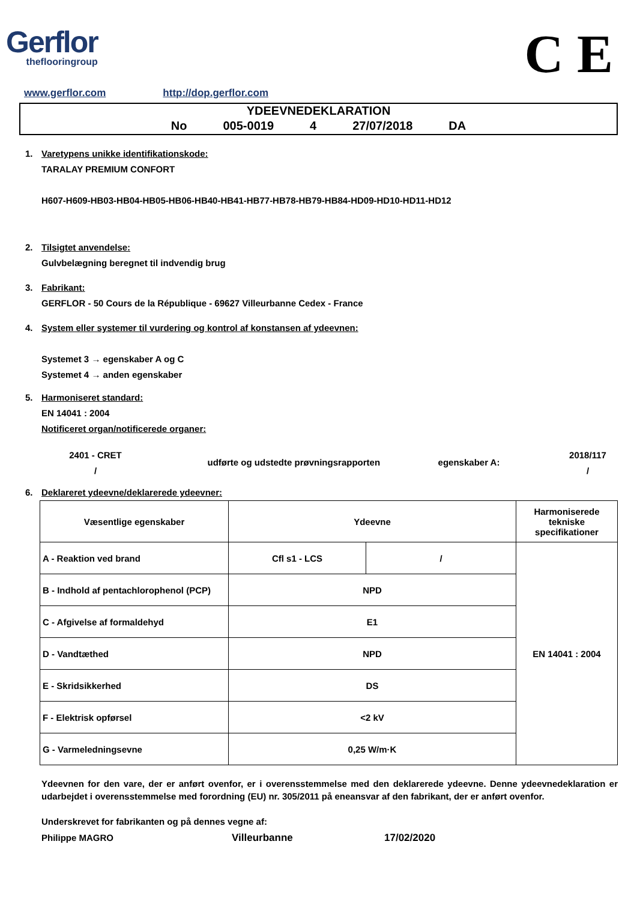Gerflor
theflooringroup
C E
www.gerflor.com http://dop.gerflor.com
YDEEVNEDEKLARATION
No 005-0019 4 27/07/2018 DA
1. Varetypens unikke identifikationskode:
TARALAY PREMIUM CONFORT
H607-H609-HB03-HB04-HB05-HB06-HB40-HB41-HB77-HB78-HB79-HB84-HD09-HD10-HD11-HD12
2. Tilsigtet anvendelse:
Gulvbelægning beregnet til indvendig brug
3. Fabrikant:
GERFLOR - 50 Cours de la République - 69627 Villeurbanne Cedex - France
4. System eller systemer til vurdering og kontrol af konstansen af ydeevnen:
Systemet 3 → egenskaber A og C
Systemet 4 → anden egenskaber
5. Harmoniseret standard:
EN 14041 : 2004
Notificeret organ/notificerede organer:
2401 - CRET
/ udførte og udstedte prøvningsrapporten egenskaber A: 2018/117
/
6. Deklareret ydeevne/deklarerede ydeevner:
| Væsentlige egenskaber | Ydeevne | | Harmoniserede tekniske specifikationer |
| --- | --- | --- | --- |
| A - Reaktion ved brand | Cfl s1 - LCS | / | EN 14041 : 2004 |
| B - Indhold af pentachlorophenol (PCP) | NPD | | |
| C - Afgivelse af formaldehyd | E1 | | |
| D - Vandtæthed | NPD | | |
| E - Skridsikkerhed | DS | | |
| F - Elektrisk opførsel | <2 kV | | |
| G - Varmeledningsevne | 0,25 W/m·K | | |
Ydeevnen for den vare, der er anført ovenfor, er i overensstemmelse med den deklarerede ydeevne. Denne ydeevnedeklaration er udarbejdet i overensstemmelse med forordning (EU) nr. 305/2011 på eneansvar af den fabrikant, der er anført ovenfor.
Underskrevet for fabrikanten og på dennes vegne af:
Philippe MAGRO Villeurbanne 17/02/2020